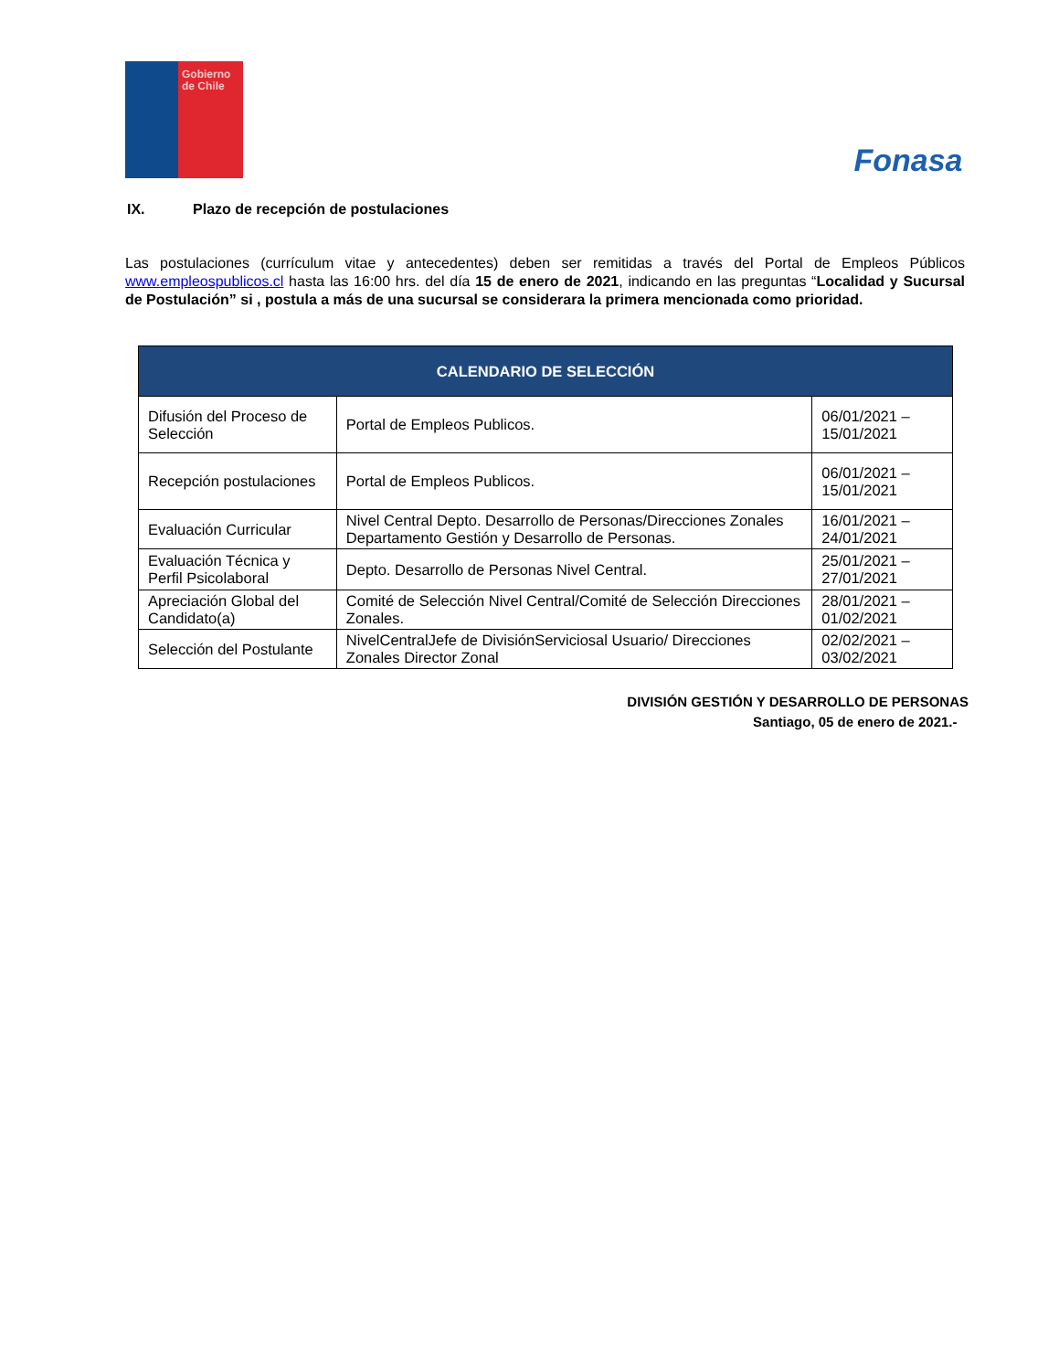Gobierno de Chile
Fonasa
IX. Plazo de recepción de postulaciones
Las postulaciones (currículum vitae y antecedentes) deben ser remitidas a través del Portal de Empleos Públicos www.empleospublicos.cl hasta las 16:00 hrs. del día 15 de enero de 2021, indicando en las preguntas “Localidad y Sucursal de Postulación” si , postula a más de una sucursal se considerara la primera mencionada como prioridad.
| CALENDARIO DE SELECCIÓN | | |
| --- | --- | --- |
| Difusión del Proceso de Selección | Portal de Empleos Publicos. | 06/01/2021 – 15/01/2021 |
| Recepción postulaciones | Portal de Empleos Publicos. | 06/01/2021 – 15/01/2021 |
| Evaluación Curricular | Nivel Central Depto. Desarrollo de Personas/Direcciones Zonales Departamento Gestión y Desarrollo de Personas. | 16/01/2021 – 24/01/2021 |
| Evaluación Técnica y Perfil Psicolaboral | Depto. Desarrollo de Personas Nivel Central. | 25/01/2021 – 27/01/2021 |
| Apreciación Global del Candidato(a) | Comité de Selección Nivel Central/Comité de Selección Direcciones Zonales. | 28/01/2021 – 01/02/2021 |
| Selección del Postulante | NivelCentralJefe de DivisiónServiciosal Usuario/ Direcciones Zonales Director Zonal | 02/02/2021 – 03/02/2021 |
DIVISIÓN GESTIÓN Y DESARROLLO DE PERSONAS
Santiago, 05 de enero de 2021.-